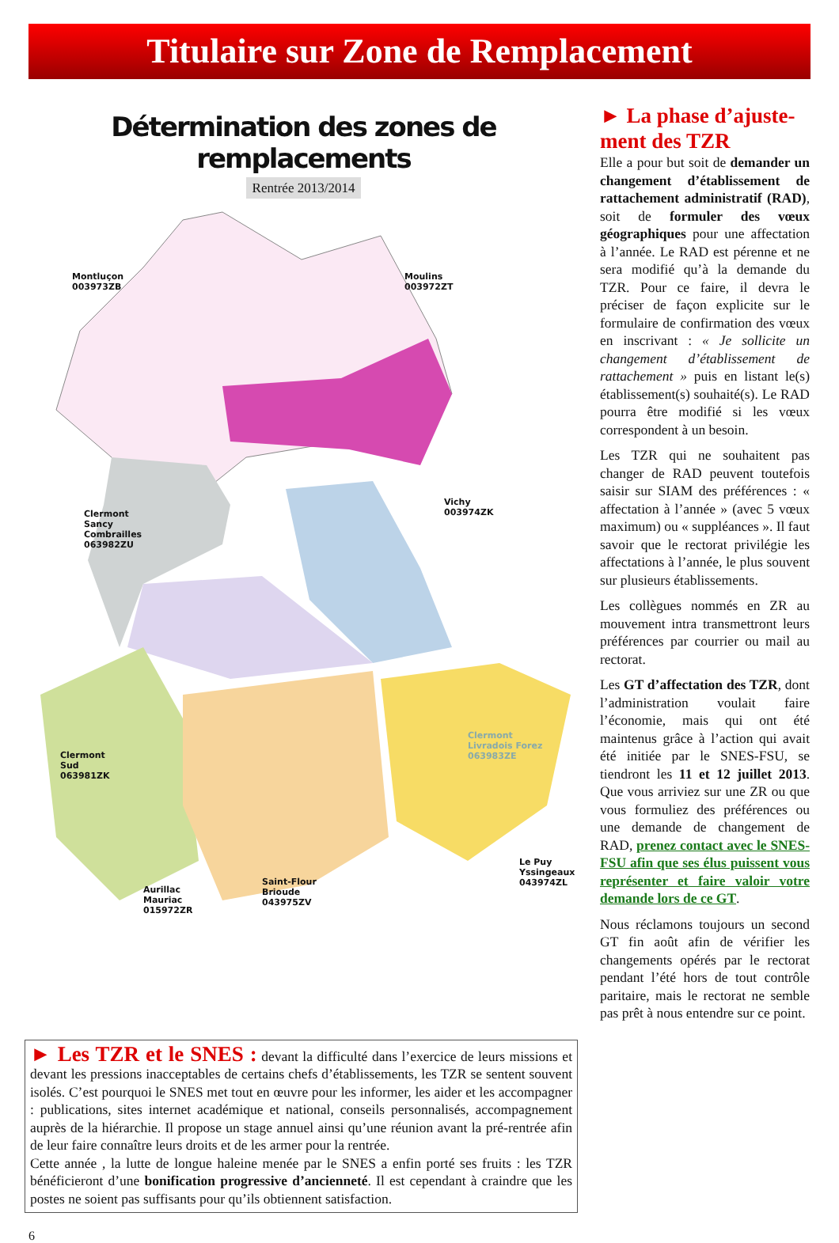Titulaire sur Zone de Remplacement
Détermination des zones de remplacements
Rentrée 2013/2014
Montluçon
003973ZB
Moulins
003972ZT
Vichy
003974ZK
Clermont
Sancy
Combrailles
063982ZU
Clermont
Sud
063981ZK
Clermont
Livradois Forez
063983ZE
Aurillac
Mauriac
015972ZR
Saint-Flour
Brioude
043975ZV
Le Puy
Yssingeaux
043974ZL
► La phase d’ajuste-ment des TZR
Elle a pour but soit de demander un changement d’établissement de rattachement administratif (RAD), soit de formuler des vœux géographiques pour une affectation à l’année. Le RAD est pérenne et ne sera modifié qu’à la demande du TZR. Pour ce faire, il devra le préciser de façon explicite sur le formulaire de confirmation des vœux en inscrivant : « Je sollicite un changement d’établissement de rattachement » puis en listant le(s) établissement(s) souhaité(s). Le RAD pourra être modifié si les vœux correspondent à un besoin.
Les TZR qui ne souhaitent pas changer de RAD peuvent toutefois saisir sur SIAM des préférences : « affectation à l’année » (avec 5 vœux maximum) ou « suppléances ». Il faut savoir que le rectorat privilégie les affectations à l’année, le plus souvent sur plusieurs établissements.
Les collègues nommés en ZR au mouvement intra transmettront leurs préférences par courrier ou mail au rectorat.
Les GT d’affectation des TZR, dont l’administration voulait faire l’économie, mais qui ont été maintenus grâce à l’action qui avait été initiée par le SNES-FSU, se tiendront les 11 et 12 juillet 2013. Que vous arriviez sur une ZR ou que vous formuliez des préférences ou une demande de changement de RAD, prenez contact avec le SNES-FSU afin que ses élus puissent vous représenter et faire valoir votre demande lors de ce GT.
Nous réclamons toujours un second GT fin août afin de vérifier les changements opérés par le rectorat pendant l’été hors de tout contrôle paritaire, mais le rectorat ne semble pas prêt à nous entendre sur ce point.
► Les TZR et le SNES : devant la difficulté dans l’exercice de leurs missions et devant les pressions inacceptables de certains chefs d’établissements, les TZR se sentent souvent isolés. C’est pourquoi le SNES met tout en œuvre pour les informer, les aider et les accompagner : publications, sites internet académique et national, conseils personnalisés, accompagnement auprès de la hiérarchie. Il propose un stage annuel ainsi qu’une réunion avant la pré-rentrée afin de leur faire connaître leurs droits et de les armer pour la rentrée.
Cette année , la lutte de longue haleine menée par le SNES a enfin porté ses fruits : les TZR bénéficieront d’une bonification progressive d’ancienneté. Il est cependant à craindre que les postes ne soient pas suffisants pour qu’ils obtiennent satisfaction.
6